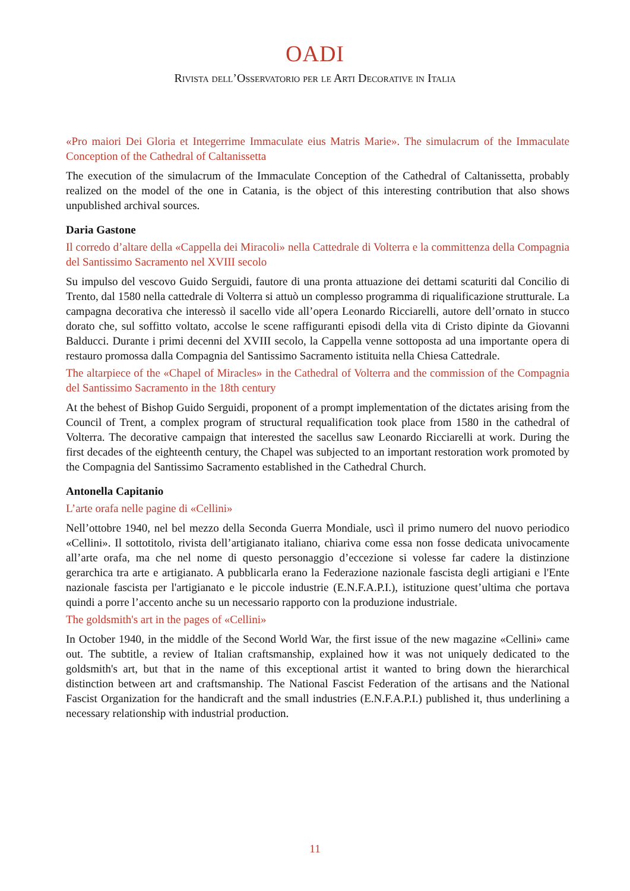OADI
Rivista dell’Osservatorio per le Arti Decorative in Italia
«Pro maiori Dei Gloria et Integerrime Immaculate eius Matris Marie». The simulacrum of the Immaculate Conception of the Cathedral of Caltanissetta
The execution of the simulacrum of the Immaculate Conception of the Cathedral of Caltanissetta, probably realized on the model of the one in Catania, is the object of this interesting contribution that also shows unpublished archival sources.
Daria Gastone
Il corredo d’altare della «Cappella dei Miracoli» nella Cattedrale di Volterra e la committenza della Compagnia del Santissimo Sacramento nel XVIII secolo
Su impulso del vescovo Guido Serguidi, fautore di una pronta attuazione dei dettami scaturiti dal Concilio di Trento, dal 1580 nella cattedrale di Volterra si attuò un complesso programma di riqualificazione strutturale. La campagna decorativa che interessò il sacello vide all’opera Leonardo Ricciarelli, autore dell’ornato in stucco dorato che, sul soffitto voltato, accolse le scene raffiguranti episodi della vita di Cristo dipinte da Giovanni Balducci. Durante i primi decenni del XVIII secolo, la Cappella venne sottoposta ad una importante opera di restauro promossa dalla Compagnia del Santissimo Sacramento istituita nella Chiesa Cattedrale.
The altarpiece of the «Chapel of Miracles» in the Cathedral of Volterra and the commission of the Compagnia del Santissimo Sacramento in the 18th century
At the behest of Bishop Guido Serguidi, proponent of a prompt implementation of the dictates arising from the Council of Trent, a complex program of structural requalification took place from 1580 in the cathedral of Volterra. The decorative campaign that interested the sacellus saw Leonardo Ricciarelli at work. During the first decades of the eighteenth century, the Chapel was subjected to an important restoration work promoted by the Compagnia del Santissimo Sacramento established in the Cathedral Church.
Antonella Capitanio
L’arte orafa nelle pagine di «Cellini»
Nell’ottobre 1940, nel bel mezzo della Seconda Guerra Mondiale, uscì il primo numero del nuovo periodico «Cellini». Il sottotitolo, rivista dell’artigianato italiano, chiariva come essa non fosse dedicata univocamente all’arte orafa, ma che nel nome di questo personaggio d’eccezione si volesse far cadere la distinzione gerarchica tra arte e artigianato. A pubblicarla erano la Federazione nazionale fascista degli artigiani e l'Ente nazionale fascista per l'artigianato e le piccole industrie (E.N.F.A.P.I.), istituzione quest’ultima che portava quindi a porre l’accento anche su un necessario rapporto con la produzione industriale.
The goldsmith's art in the pages of «Cellini»
In October 1940, in the middle of the Second World War, the first issue of the new magazine «Cellini» came out. The subtitle, a review of Italian craftsmanship, explained how it was not uniquely dedicated to the goldsmith's art, but that in the name of this exceptional artist it wanted to bring down the hierarchical distinction between art and craftsmanship. The National Fascist Federation of the artisans and the National Fascist Organization for the handicraft and the small industries (E.N.F.A.P.I.) published it, thus underlining a necessary relationship with industrial production.
11